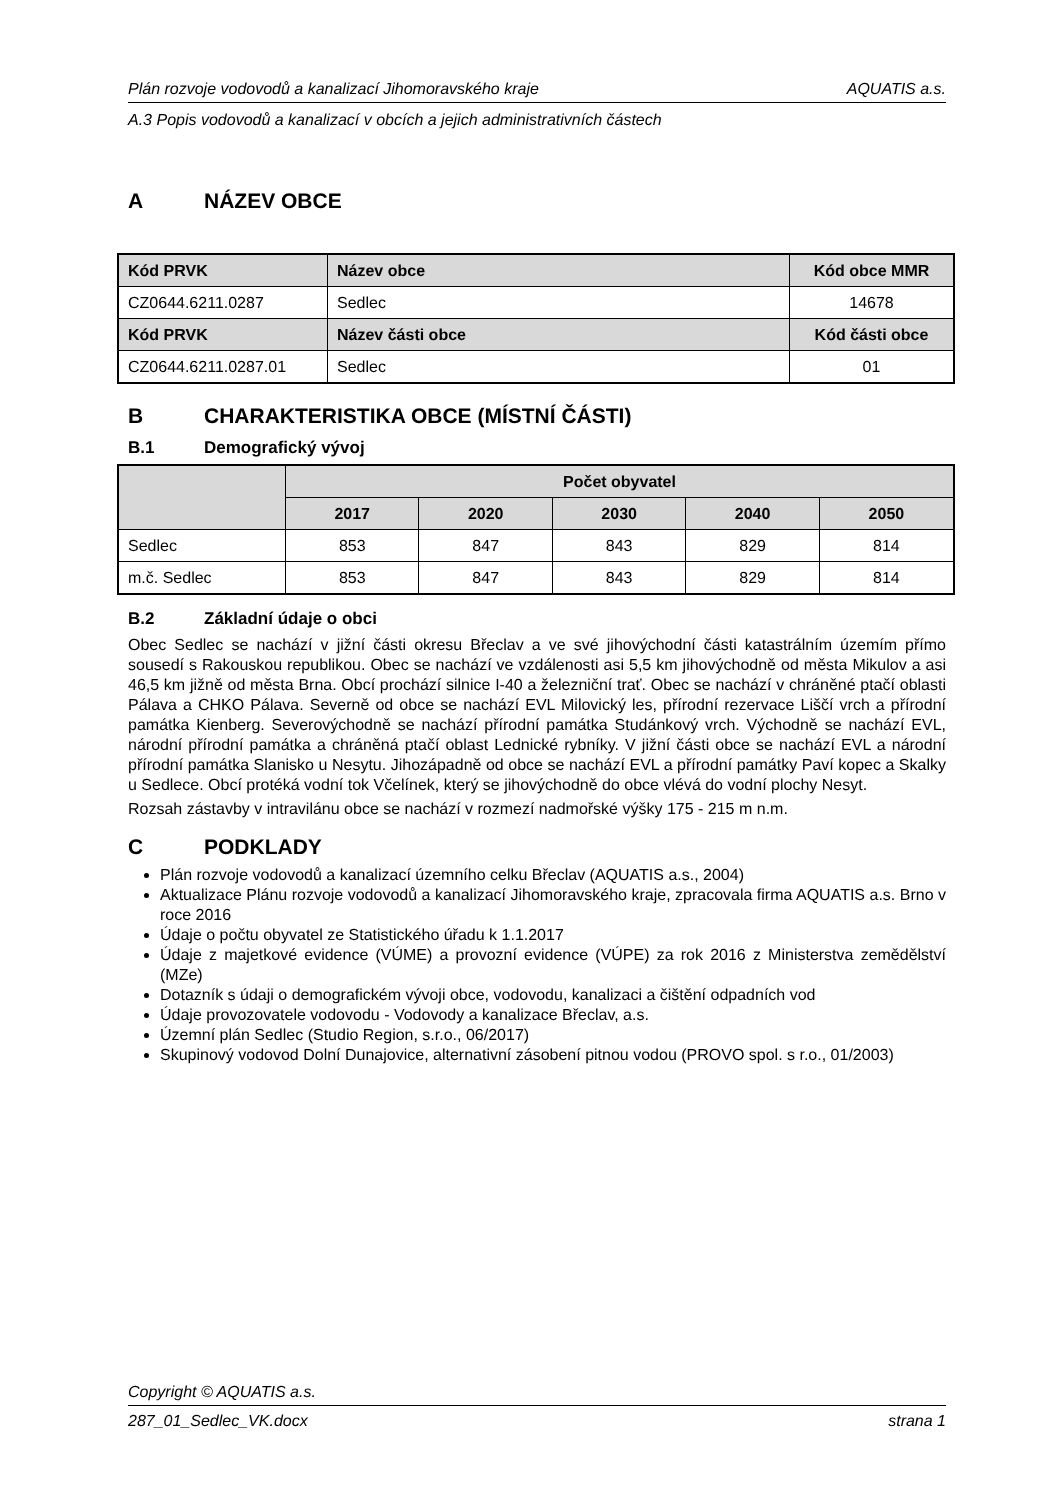Plán rozvoje vodovodů a kanalizací Jihomoravského kraje AQUATIS a.s.
A.3 Popis vodovodů a kanalizací v obcích a jejich administrativních částech
A NÁZEV OBCE
| Kód PRVK | Název obce | Kód obce MMR |
| --- | --- | --- |
| CZ0644.6211.0287 | Sedlec | 14678 |
| Kód PRVK | Název části obce | Kód části obce |
| CZ0644.6211.0287.01 | Sedlec | 01 |
B CHARAKTERISTIKA OBCE (MÍSTNÍ ČÁSTI)
B.1 Demografický vývoj
| | Počet obyvatel | | | | |
| --- | --- | --- | --- | --- | --- |
| | 2017 | 2020 | 2030 | 2040 | 2050 |
| Sedlec | 853 | 847 | 843 | 829 | 814 |
| m.č. Sedlec | 853 | 847 | 843 | 829 | 814 |
B.2 Základní údaje o obci
Obec Sedlec se nachází v jižní části okresu Břeclav a ve své jihovýchodní části katastrálním územím přímo sousedí s Rakouskou republikou. Obec se nachází ve vzdálenosti asi 5,5 km jihovýchodně od města Mikulov a asi 46,5 km jižně od města Brna. Obcí prochází silnice I-40 a železniční trať. Obec se nachází v chráněné ptačí oblasti Pálava a CHKO Pálava. Severně od obce se nachází EVL Milovický les, přírodní rezervace Liščí vrch a přírodní památka Kienberg. Severovýchodně se nachází přírodní památka Studánkový vrch. Východně se nachází EVL, národní přírodní památka a chráněná ptačí oblast Lednické rybníky. V jižní části obce se nachází EVL a národní přírodní památka Slanisko u Nesytu. Jihozápadně od obce se nachází EVL a přírodní památky Paví kopec a Skalky u Sedlece. Obcí protéká vodní tok Včelínek, který se jihovýchodně do obce vlévá do vodní plochy Nesyt.
Rozsah zástavby v intravilánu obce se nachází v rozmezí nadmořské výšky 175 - 215 m n.m.
C PODKLADY
Plán rozvoje vodovodů a kanalizací územního celku Břeclav (AQUATIS a.s., 2004)
Aktualizace Plánu rozvoje vodovodů a kanalizací Jihomoravského kraje, zpracovala firma AQUATIS a.s. Brno v roce 2016
Údaje o počtu obyvatel ze Statistického úřadu k 1.1.2017
Údaje z majetkové evidence (VÚME) a provozní evidence (VÚPE) za rok 2016 z Ministerstva zemědělství (MZe)
Dotazník s údaji o demografickém vývoji obce, vodovodu, kanalizaci a čištění odpadních vod
Údaje provozovatele vodovodu - Vodovody a kanalizace Břeclav, a.s.
Územní plán Sedlec (Studio Region, s.r.o., 06/2017)
Skupinový vodovod Dolní Dunajovice, alternativní zásobení pitnou vodou (PROVO spol. s r.o., 01/2003)
Copyright © AQUATIS a.s.
287_01_Sedlec_VK.docx strana 1